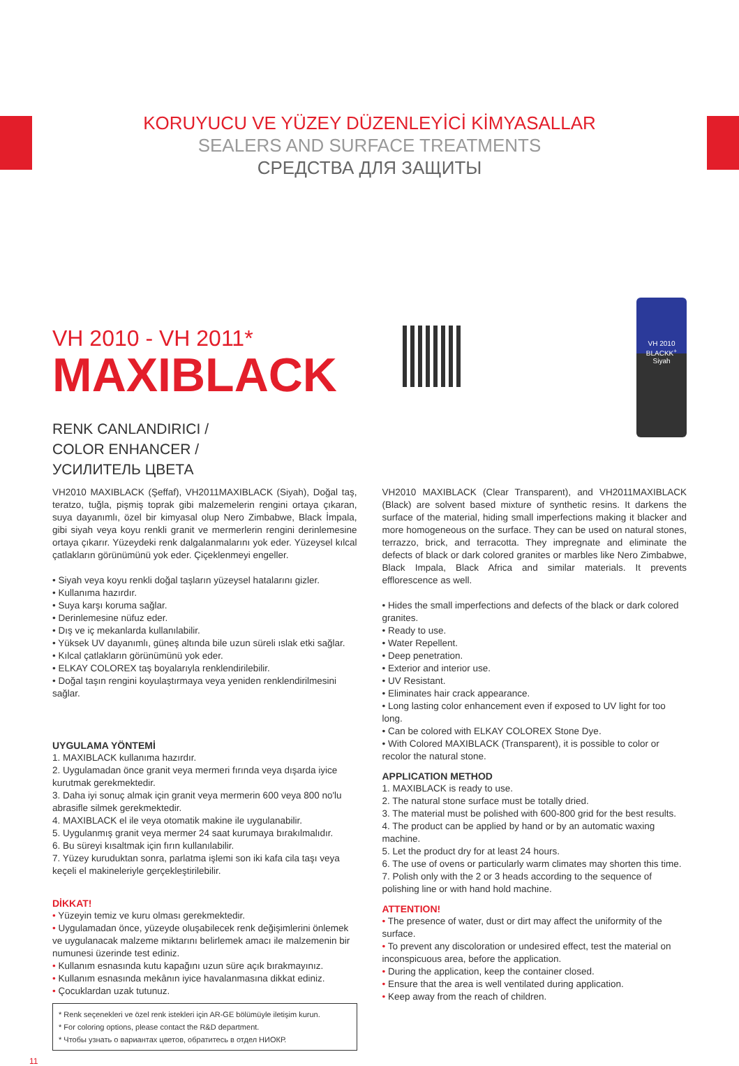KORUYUCU VE YÜZEY DÜZENLEYİCİ KİMYASALLAR
SEALERS AND SURFACE TREATMENTS
СРЕДСТВА ДЛЯ ЗАЩИТЫ
VH 2010 - VH 2011*
MAXIBLACK
RENK CANLANDIRICI /
COLOR ENHANCER /
УСИЛИТЕЛЬ ЦВЕТА
VH 2010
BLACKK<sup>+</sup>
Siyah
VH2010 MAXIBLACK (Şeffaf), VH2011MAXIBLACK (Siyah), Doğal taş, teratzo, tuğla, pişmiş toprak gibi malzemelerin rengini ortaya çıkaran, suya dayanımlı, özel bir kimyasal olup Nero Zimbabwe, Black İmpala, gibi siyah veya koyu renkli granit ve mermerlerin rengini derinlemesine ortaya çıkarır. Yüzeydeki renk dalgalanmalarını yok eder. Yüzeysel kılcal çatlakların görünümünü yok eder. Çiçeklenmeyi engeller.
• Siyah veya koyu renkli doğal taşların yüzeysel hatalarını gizler.
• Kullanıma hazırdır.
• Suya karşı koruma sağlar.
• Derinlemesine nüfuz eder.
• Dış ve iç mekanlarda kullanılabilir.
• Yüksek UV dayanımlı, güneş altında bile uzun süreli ıslak etki sağlar.
• Kılcal çatlakların görünümünü yok eder.
• ELKAY COLOREX taş boyalarıyla renklendirilebilir.
• Doğal taşın rengini koyulaştırmaya veya yeniden renklendirilmesini sağlar.
UYGULAMA YÖNTEMİ
1. MAXIBLACK kullanıma hazırdır.
2. Uygulamadan önce granit veya mermeri fırında veya dışarda iyice kurutmak gerekmektedir.
3. Daha iyi sonuç almak için granit veya mermerin 600 veya 800 no'lu abrasifle silmek gerekmektedir.
4. MAXIBLACK el ile veya otomatik makine ile uygulanabilir.
5. Uygulanmış granit veya mermer 24 saat kurumaya bırakılmalıdır.
6. Bu süreyi kısaltmak için fırın kullanılabilir.
7. Yüzey kuruduktan sonra, parlatma işlemi son iki kafa cila taşı veya keçeli el makineleriyle gerçekleştirilebilir.
DİKKAT!
• Yüzeyin temiz ve kuru olması gerekmektedir.
• Uygulamadan önce, yüzeyde oluşabilecek renk değişimlerini önlemek ve uygulanacak malzeme miktarını belirlemek amacı ile malzemenin bir numunesi üzerinde test ediniz.
• Kullanım esnasında kutu kapağını uzun süre açık bırakmayınız.
• Kullanım esnasında mekânın iyice havalanmasına dikkat ediniz.
• Çocuklardan uzak tutunuz.
* Renk seçenekleri ve özel renk istekleri için AR-GE bölümüyle iletişim kurun.
* For coloring options, please contact the R&D department.
* Чтобы узнать о вариантах цветов, обратитесь в отдел НИОКР.
VH2010 MAXIBLACK (Clear Transparent), and VH2011MAXIBLACK (Black) are solvent based mixture of synthetic resins. It darkens the surface of the material, hiding small imperfections making it blacker and more homogeneous on the surface. They can be used on natural stones, terrazzo, brick, and terracotta. They impregnate and eliminate the defects of black or dark colored granites or marbles like Nero Zimbabwe, Black Impala, Black Africa and similar materials. It prevents efflorescence as well.
• Hides the small imperfections and defects of the black or dark colored granites.
• Ready to use.
• Water Repellent.
• Deep penetration.
• Exterior and interior use.
• UV Resistant.
• Eliminates hair crack appearance.
• Long lasting color enhancement even if exposed to UV light for too long.
• Can be colored with ELKAY COLOREX Stone Dye.
• With Colored MAXIBLACK (Transparent), it is possible to color or recolor the natural stone.
APPLICATION METHOD
1. MAXIBLACK is ready to use.
2. The natural stone surface must be totally dried.
3. The material must be polished with 600-800 grid for the best results.
4. The product can be applied by hand or by an automatic waxing machine.
5. Let the product dry for at least 24 hours.
6. The use of ovens or particularly warm climates may shorten this time.
7. Polish only with the 2 or 3 heads according to the sequence of polishing line or with hand hold machine.
ATTENTION!
• The presence of water, dust or dirt may affect the uniformity of the surface.
• To prevent any discoloration or undesired effect, test the material on inconspicuous area, before the application.
• During the application, keep the container closed.
• Ensure that the area is well ventilated during application.
• Keep away from the reach of children.
11